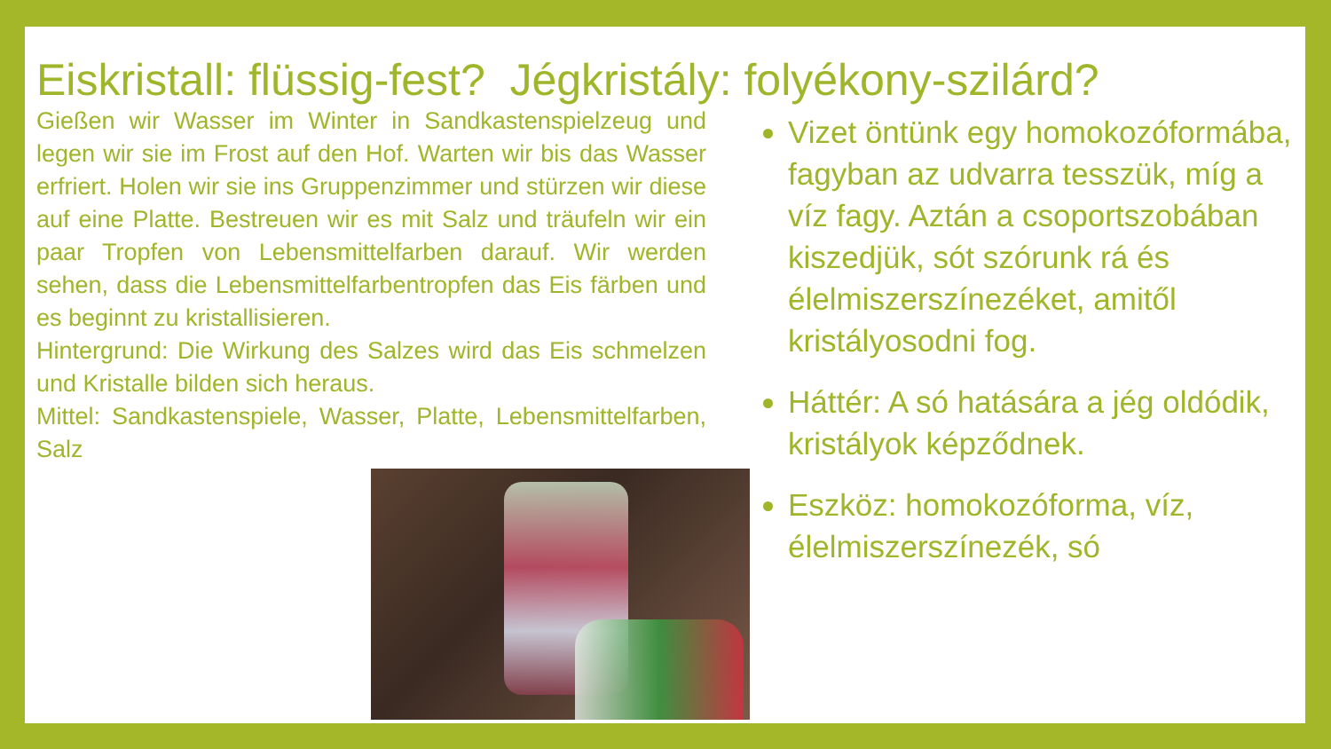Eiskristall: flüssig-fest? Jégkristály: folyékony-szilárd?
Gießen wir Wasser im Winter in Sandkastenspielzeug und legen wir sie im Frost auf den Hof. Warten wir bis das Wasser erfriert. Holen wir sie ins Gruppenzimmer und stürzen wir diese auf eine Platte. Bestreuen wir es mit Salz und träufeln wir ein paar Tropfen von Lebensmittelfarben darauf. Wir werden sehen, dass die Lebensmittelfarbentropfen das Eis färben und es beginnt zu kristallisieren.
Hintergrund: Die Wirkung des Salzes wird das Eis schmelzen und Kristalle bilden sich heraus.
Mittel: Sandkastenspiele, Wasser, Platte, Lebensmittelfarben, Salz
Vizet öntünk egy homokozóformába, fagyban az udvarra tesszük, míg a víz fagy. Aztán a csoportszobában kiszedjük, sót szórunk rá és élelmiszerszínezéket, amitől kristályosodni fog.
Háttér: A só hatására a jég oldódik, kristályok képződnek.
Eszköz: homokozóforma, víz, élelmiszerszínezék, só